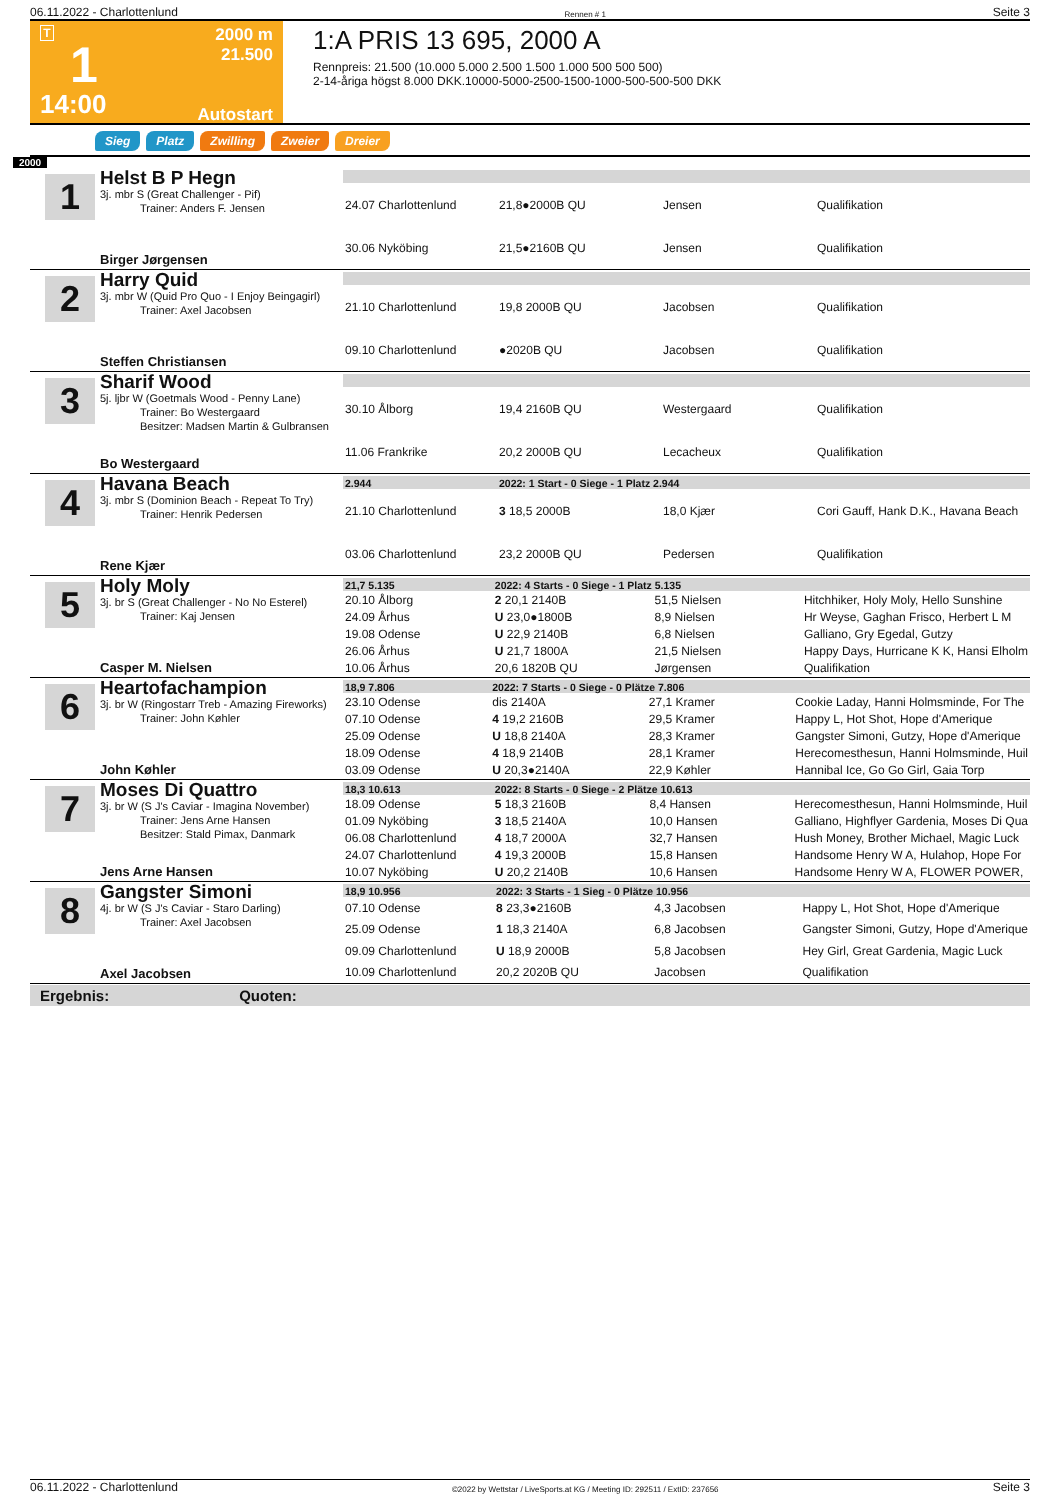06.11.2022 - Charlottenlund Rennen # 1 Seite 3
T
1
14:00
2000 m
21.500
Autostart
1:A PRIS 13 695, 2000 A
Rennpreis: 21.500 (10.000 5.000 2.500 1.500 1.000 500 500 500)
2-14-åriga högst 8.000 DKK.10000-5000-2500-1500-1000-500-500-500 DKK
Sieg Platz Zwilling Zweier Dreier
2000
1
Helst B P Hegn
3j. mbr S (Great Challenger - Pif)
Trainer: Anders F. Jensen
Birger Jørgensen
| 24.07 Charlottenlund | 21,8●2000B QU | Jensen | Qualifikation |
| 30.06 Nyköbing | 21,5●2160B QU | Jensen | Qualifikation |
2
Harry Quid
3j. mbr W (Quid Pro Quo - I Enjoy Beingagirl)
Trainer: Axel Jacobsen
Steffen Christiansen
| 21.10 Charlottenlund | 19,8 2000B QU | Jacobsen | Qualifikation |
| 09.10 Charlottenlund | ●2020B QU | Jacobsen | Qualifikation |
3
Sharif Wood
5j. ljbr W (Goetmals Wood - Penny Lane)
Trainer: Bo Westergaard
Besitzer: Madsen Martin & Gulbransen
Bo Westergaard
| 30.10 Ålborg | 19,4 2160B QU | Westergaard | Qualifikation |
| 11.06 Frankrike | 20,2 2000B QU | Lecacheux | Qualifikation |
4
Havana Beach
3j. mbr S (Dominion Beach - Repeat To Try)
Trainer: Henrik Pedersen
Rene Kjær
| 2.944 | 2022: 1 Start - 0 Siege - 1 Platz 2.944 | | |
| --- | --- | --- | --- |
| 21.10 Charlottenlund | 3 18,5 2000B | 18,0 Kjær | Cori Gauff, Hank D.K., Havana Beach |
| 03.06 Charlottenlund | 23,2 2000B QU | Pedersen | Qualifikation |
5
Holy Moly
3j. br S (Great Challenger - No No Esterel)
Trainer: Kaj Jensen
Casper M. Nielsen
| 21,7 5.135 | 2022: 4 Starts - 0 Siege - 1 Platz 5.135 | | |
| --- | --- | --- | --- |
| 20.10 Ålborg | 2 20,1 2140B | 51,5 Nielsen | Hitchhiker, Holy Moly, Hello Sunshine |
| 24.09 Århus | U 23,0●1800B | 8,9 Nielsen | Hr Weyse, Gaghan Frisco, Herbert L M |
| 19.08 Odense | U 22,9 2140B | 6,8 Nielsen | Galliano, Gry Egedal, Gutzy |
| 26.06 Århus | U 21,7 1800A | 21,5 Nielsen | Happy Days, Hurricane K K, Hansi Elholm |
| 10.06 Århus | 20,6 1820B QU | Jørgensen | Qualifikation |
6
Heartofachampion
3j. br W (Ringostarr Treb - Amazing Fireworks)
Trainer: John Køhler
John Køhler
| 18,9 7.806 | 2022: 7 Starts - 0 Siege - 0 Plätze 7.806 | | |
| --- | --- | --- | --- |
| 23.10 Odense | dis 2140A | 27,1 Kramer | Cookie Laday, Hanni Holmsminde, For The |
| 07.10 Odense | 4 19,2 2160B | 29,5 Kramer | Happy L, Hot Shot, Hope d'Amerique |
| 25.09 Odense | U 18,8 2140A | 28,3 Kramer | Gangster Simoni, Gutzy, Hope d'Amerique |
| 18.09 Odense | 4 18,9 2140B | 28,1 Kramer | Herecomesthesun, Hanni Holmsminde, Huil |
| 03.09 Odense | U 20,3●2140A | 22,9 Køhler | Hannibal Ice, Go Go Girl, Gaia Torp |
7
Moses Di Quattro
3j. br W (S J's Caviar - Imagina November)
Trainer: Jens Arne Hansen
Besitzer: Stald Pimax, Danmark
Jens Arne Hansen
| 18,3 10.613 | 2022: 8 Starts - 0 Siege - 2 Plätze 10.613 | | |
| --- | --- | --- | --- |
| 18.09 Odense | 5 18,3 2160B | 8,4 Hansen | Herecomesthesun, Hanni Holmsminde, Huil |
| 01.09 Nyköbing | 3 18,5 2140A | 10,0 Hansen | Galliano, Highflyer Gardenia, Moses Di Qua |
| 06.08 Charlottenlund | 4 18,7 2000A | 32,7 Hansen | Hush Money, Brother Michael, Magic Luck |
| 24.07 Charlottenlund | 4 19,3 2000B | 15,8 Hansen | Handsome Henry W A, Hulahop, Hope For |
| 10.07 Nyköbing | U 20,2 2140B | 10,6 Hansen | Handsome Henry W A, FLOWER POWER, |
8
Gangster Simoni
4j. br W (S J's Caviar - Staro Darling)
Trainer: Axel Jacobsen
Axel Jacobsen
| 18,9 10.956 | 2022: 3 Starts - 1 Sieg - 0 Plätze 10.956 | | |
| --- | --- | --- | --- |
| 07.10 Odense | 8 23,3●2160B | 4,3 Jacobsen | Happy L, Hot Shot, Hope d'Amerique |
| 25.09 Odense | 1 18,3 2140A | 6,8 Jacobsen | Gangster Simoni, Gutzy, Hope d'Amerique |
| 09.09 Charlottenlund | U 18,9 2000B | 5,8 Jacobsen | Hey Girl, Great Gardenia, Magic Luck |
| 10.09 Charlottenlund | 20,2 2020B QU | Jacobsen | Qualifikation |
Ergebnis: Quoten:
06.11.2022 - Charlottenlund ©2022 by Wettstar / LiveSports.at KG / Meeting ID: 292511 / ExtID: 237656 Seite 3